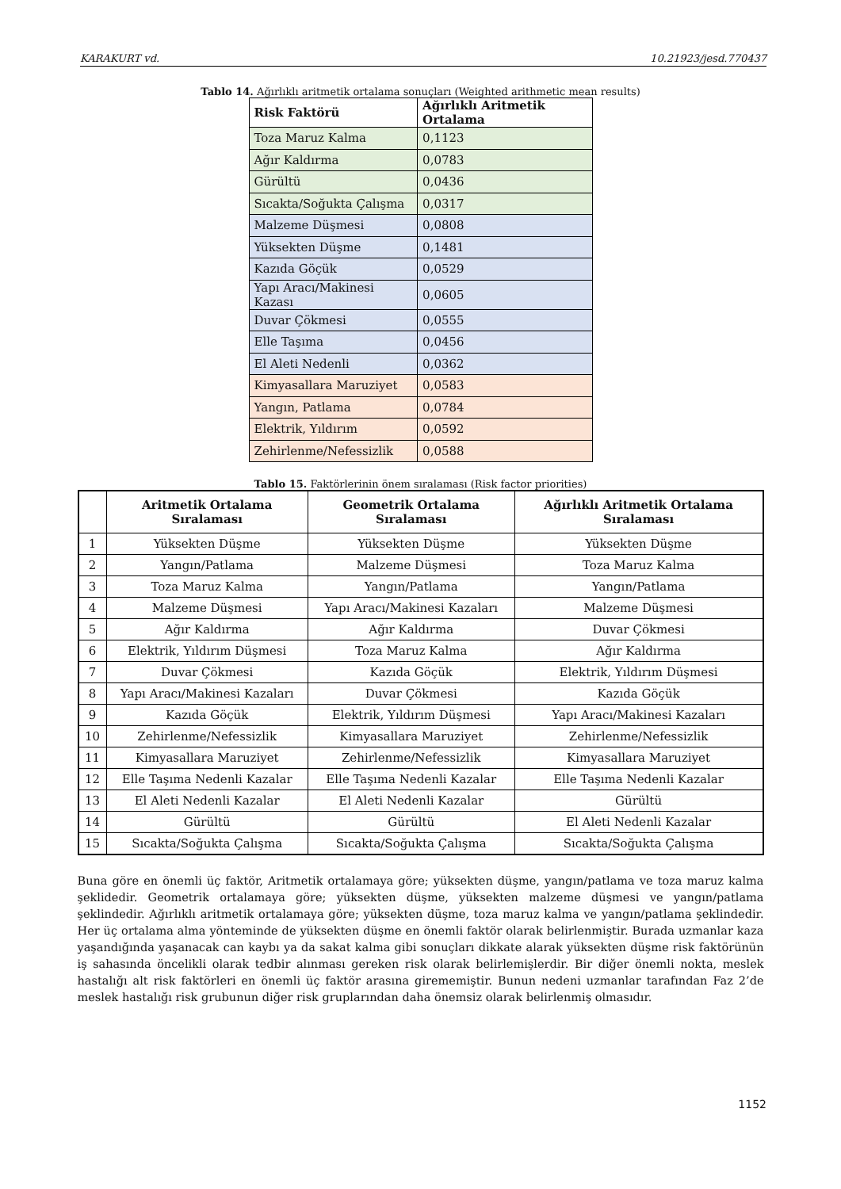KARAKURT vd. 10.21923/jesd.770437
Tablo 14. Ağırlıklı aritmetik ortalama sonuçları (Weighted arithmetic mean results)
| Risk Faktörü | Ağırlıklı Aritmetik Ortalama |
| --- | --- |
| Toza Maruz Kalma | 0,1123 |
| Ağır Kaldırma | 0,0783 |
| Gürültü | 0,0436 |
| Sıcakta/Soğukta Çalışma | 0,0317 |
| Malzeme Düşmesi | 0,0808 |
| Yüksekten Düşme | 0,1481 |
| Kazıda Göçük | 0,0529 |
| Yapı Aracı/Makinesi Kazası | 0,0605 |
| Duvar Çökmesi | 0,0555 |
| Elle Taşıma | 0,0456 |
| El Aleti Nedenli | 0,0362 |
| Kimyasallara Maruziyet | 0,0583 |
| Yangın, Patlama | 0,0784 |
| Elektrik, Yıldırım | 0,0592 |
| Zehirlenme/Nefessizlik | 0,0588 |
Tablo 15. Faktörlerinin önem sıralaması (Risk factor priorities)
| | Aritmetik Ortalama Sıralaması | Geometrik Ortalama Sıralaması | Ağırlıklı Aritmetik Ortalama Sıralaması |
| --- | --- | --- | --- |
| 1 | Yüksekten Düşme | Yüksekten Düşme | Yüksekten Düşme |
| 2 | Yangın/Patlama | Malzeme Düşmesi | Toza Maruz Kalma |
| 3 | Toza Maruz Kalma | Yangın/Patlama | Yangın/Patlama |
| 4 | Malzeme Düşmesi | Yapı Aracı/Makinesi Kazaları | Malzeme Düşmesi |
| 5 | Ağır Kaldırma | Ağır Kaldırma | Duvar Çökmesi |
| 6 | Elektrik, Yıldırım Düşmesi | Toza Maruz Kalma | Ağır Kaldırma |
| 7 | Duvar Çökmesi | Kazıda Göçük | Elektrik, Yıldırım Düşmesi |
| 8 | Yapı Aracı/Makinesi Kazaları | Duvar Çökmesi | Kazıda Göçük |
| 9 | Kazıda Göçük | Elektrik, Yıldırım Düşmesi | Yapı Aracı/Makinesi Kazaları |
| 10 | Zehirlenme/Nefessizlik | Kimyasallara Maruziyet | Zehirlenme/Nefessizlik |
| 11 | Kimyasallara Maruziyet | Zehirlenme/Nefessizlik | Kimyasallara Maruziyet |
| 12 | Elle Taşıma Nedenli Kazalar | Elle Taşıma Nedenli Kazalar | Elle Taşıma Nedenli Kazalar |
| 13 | El Aleti Nedenli Kazalar | El Aleti Nedenli Kazalar | Gürültü |
| 14 | Gürültü | Gürültü | El Aleti Nedenli Kazalar |
| 15 | Sıcakta/Soğukta Çalışma | Sıcakta/Soğukta Çalışma | Sıcakta/Soğukta Çalışma |
Buna göre en önemli üç faktör, Aritmetik ortalamaya göre; yüksekten düşme, yangın/patlama ve toza maruz kalma şeklidedir. Geometrik ortalamaya göre; yüksekten düşme, yüksekten malzeme düşmesi ve yangın/patlama şeklindedir. Ağırlıklı aritmetik ortalamaya göre; yüksekten düşme, toza maruz kalma ve yangın/patlama şeklindedir. Her üç ortalama alma yönteminde de yüksekten düşme en önemli faktör olarak belirlenmiştir. Burada uzmanlar kaza yaşandığında yaşanacak can kaybı ya da sakat kalma gibi sonuçları dikkate alarak yüksekten düşme risk faktörünün iş sahasında öncelikli olarak tedbir alınması gereken risk olarak belirlemişlerdir. Bir diğer önemli nokta, meslek hastalığı alt risk faktörleri en önemli üç faktör arasına girememiştir. Bunun nedeni uzmanlar tarafından Faz 2’de meslek hastalığı risk grubunun diğer risk gruplarından daha önemsiz olarak belirlenmiş olmasıdır.
1152